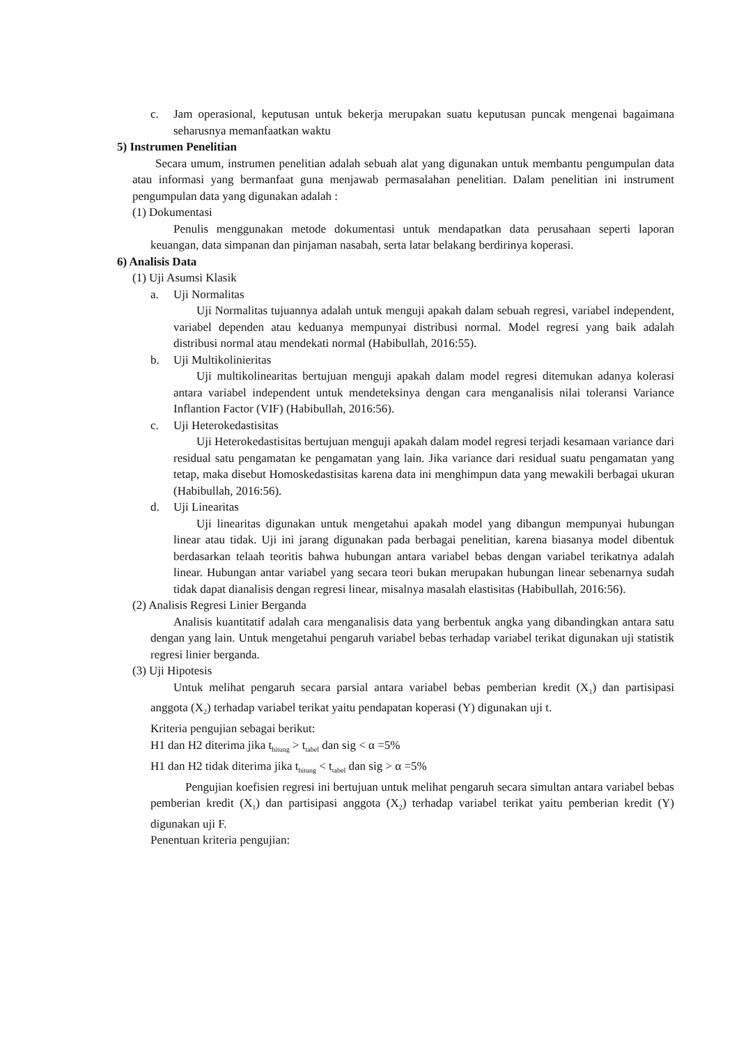c. Jam operasional, keputusan untuk bekerja merupakan suatu keputusan puncak mengenai bagaimana seharusnya memanfaatkan waktu
5) Instrumen Penelitian
Secara umum, instrumen penelitian adalah sebuah alat yang digunakan untuk membantu pengumpulan data atau informasi yang bermanfaat guna menjawab permasalahan penelitian. Dalam penelitian ini instrument pengumpulan data yang digunakan adalah :
(1) Dokumentasi
Penulis menggunakan metode dokumentasi untuk mendapatkan data perusahaan seperti laporan keuangan, data simpanan dan pinjaman nasabah, serta latar belakang berdirinya koperasi.
6) Analisis Data
(1) Uji Asumsi Klasik
a. Uji Normalitas
Uji Normalitas tujuannya adalah untuk menguji apakah dalam sebuah regresi, variabel independent, variabel dependen atau keduanya mempunyai distribusi normal. Model regresi yang baik adalah distribusi normal atau mendekati normal (Habibullah, 2016:55).
b. Uji Multikolinieritas
Uji multikolinearitas bertujuan menguji apakah dalam model regresi ditemukan adanya kolerasi antara variabel independent untuk mendeteksinya dengan cara menganalisis nilai toleransi Variance Inflantion Factor (VIF) (Habibullah, 2016:56).
c. Uji Heterokedastisitas
Uji Heterokedastisitas bertujuan menguji apakah dalam model regresi terjadi kesamaan variance dari residual satu pengamatan ke pengamatan yang lain. Jika variance dari residual suatu pengamatan yang tetap, maka disebut Homoskedastisitas karena data ini menghimpun data yang mewakili berbagai ukuran (Habibullah, 2016:56).
d. Uji Linearitas
Uji linearitas digunakan untuk mengetahui apakah model yang dibangun mempunyai hubungan linear atau tidak. Uji ini jarang digunakan pada berbagai penelitian, karena biasanya model dibentuk berdasarkan telaah teoritis bahwa hubungan antara variabel bebas dengan variabel terikatnya adalah linear. Hubungan antar variabel yang secara teori bukan merupakan hubungan linear sebenarnya sudah tidak dapat dianalisis dengan regresi linear, misalnya masalah elastisitas (Habibullah, 2016:56).
(2) Analisis Regresi Linier Berganda
Analisis kuantitatif adalah cara menganalisis data yang berbentuk angka yang dibandingkan antara satu dengan yang lain. Untuk mengetahui pengaruh variabel bebas terhadap variabel terikat digunakan uji statistik regresi linier berganda.
(3) Uji Hipotesis
Untuk melihat pengaruh secara parsial antara variabel bebas pemberian kredit (X<sub>1</sub>) dan partisipasi anggota (X<sub>2</sub>) terhadap variabel terikat yaitu pendapatan koperasi (Y) digunakan uji t.
Kriteria pengujian sebagai berikut:
H1 dan H2 diterima jika t<sub>hitung</sub> > t<sub>tabel</sub> dan sig < α =5%
H1 dan H2 tidak diterima jika t<sub>hitung</sub> < t<sub>tabel</sub> dan sig > α =5%
Pengujian koefisien regresi ini bertujuan untuk melihat pengaruh secara simultan antara variabel bebas pemberian kredit (X<sub>1</sub>) dan partisipasi anggota (X<sub>2</sub>) terhadap variabel terikat yaitu pemberian kredit (Y) digunakan uji F.
Penentuan kriteria pengujian: